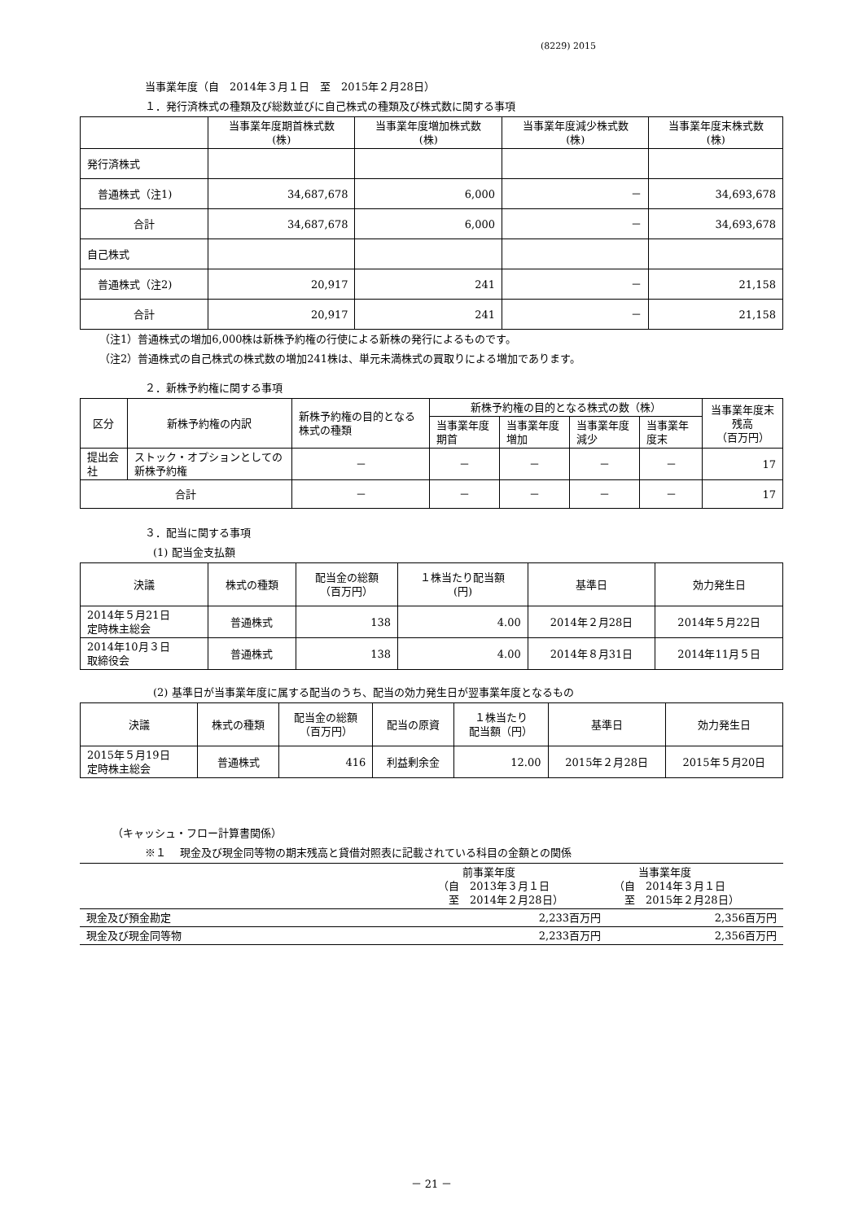(8229) 2015
当事業年度（自　2014年３月１日　至　2015年２月28日）
１．発行済株式の種類及び総数並びに自己株式の種類及び株式数に関する事項
| | 当事業年度期首株式数 (株) | 当事業年度増加株式数 (株) | 当事業年度減少株式数 (株) | 当事業年度末株式数 (株) |
| --- | --- | --- | --- | --- |
| 発行済株式 | | | | |
| 普通株式（注1) | 34,687,678 | 6,000 | － | 34,693,678 |
| 合計 | 34,687,678 | 6,000 | － | 34,693,678 |
| 自己株式 | | | | |
| 普通株式（注2) | 20,917 | 241 | － | 21,158 |
| 合計 | 20,917 | 241 | － | 21,158 |
（注1）普通株式の増加6,000株は新株予約権の行使による新株の発行によるものです。
（注2）普通株式の自己株式の株式数の増加241株は、単元未満株式の買取りによる増加であります。
２．新株予約権に関する事項
| 区分 | 新株予約権の内訳 | 新株予約権の目的となる株式の種類 | 新株予約権の目的となる株式の数（株） | | | | 当事業年度末残高 （百万円） |
| --- | --- | --- | --- | --- | --- | --- | --- |
| | | | 当事業年度期首 | 当事業年度増加 | 当事業年度減少 | 当事業年度末 | |
| 提出会社 | ストック・オプションとしての新株予約権 | － | － | － | － | － | 17 |
| 合計 | | － | － | － | － | － | 17 |
３．配当に関する事項
(1) 配当金支払額
| 決議 | 株式の種類 | 配当金の総額 （百万円） | １株当たり配当額 (円) | 基準日 | 効力発生日 |
| --- | --- | --- | --- | --- | --- |
| 2014年５月21日 定時株主総会 | 普通株式 | 138 | 4.00 | 2014年２月28日 | 2014年５月22日 |
| 2014年10月３日 取締役会 | 普通株式 | 138 | 4.00 | 2014年８月31日 | 2014年11月５日 |
(2) 基準日が当事業年度に属する配当のうち、配当の効力発生日が翌事業年度となるもの
| 決議 | 株式の種類 | 配当金の総額 （百万円） | 配当の原資 | １株当たり 配当額（円） | 基準日 | 効力発生日 |
| --- | --- | --- | --- | --- | --- | --- |
| 2015年５月19日 定時株主総会 | 普通株式 | 416 | 利益剰余金 | 12.00 | 2015年２月28日 | 2015年５月20日 |
（キャッシュ・フロー計算書関係）
※１　 現金及び現金同等物の期末残高と貸借対照表に記載されている科目の金額との関係
| | 前事業年度 （自 2013年３月１日 至 2014年２月28日） | 当事業年度 （自 2014年３月１日 至 2015年２月28日） |
| 現金及び預金勘定 | 2,233百万円 | 2,356百万円 |
| 現金及び現金同等物 | 2,233百万円 | 2,356百万円 |
－ 21 －